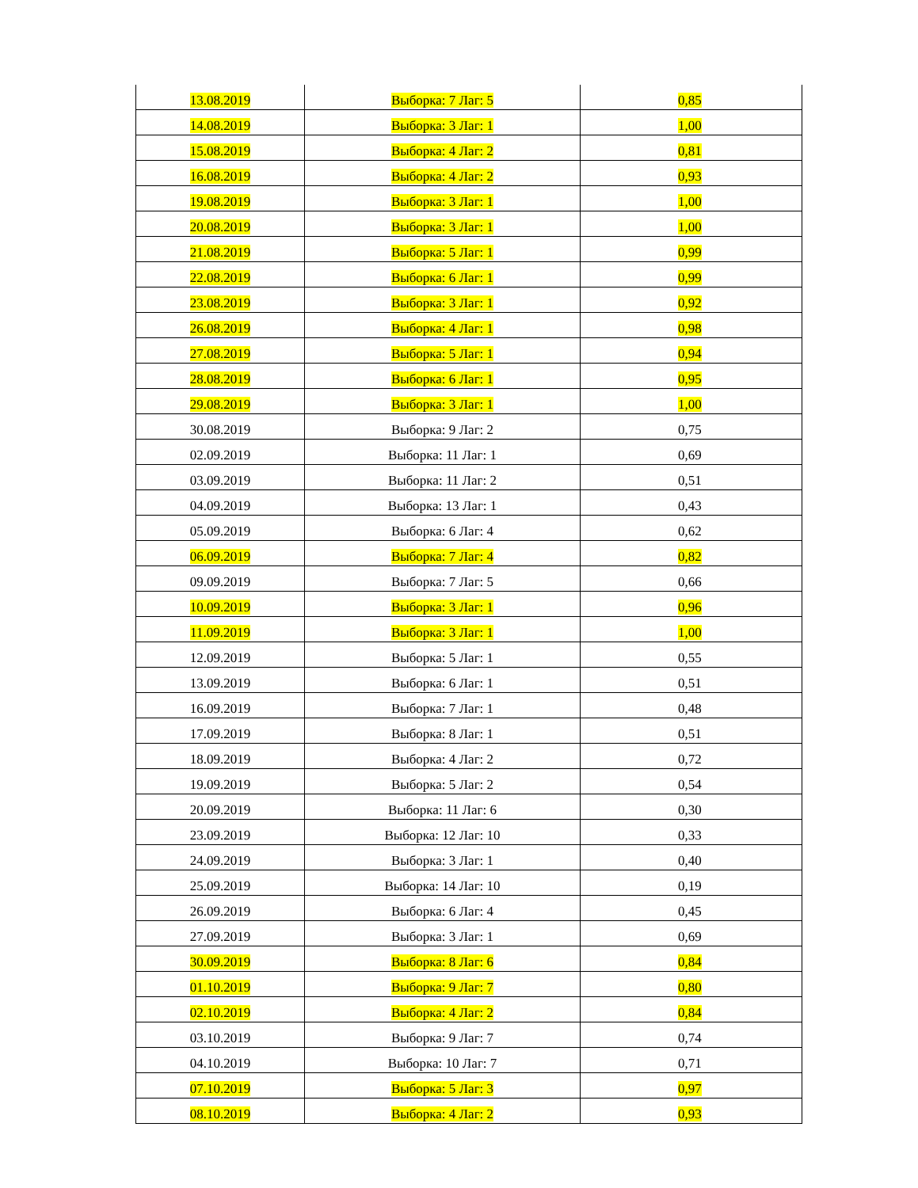| 13.08.2019 | Выборка: 7 Лаг: 5 | 0,85 |
| 14.08.2019 | Выборка: 3 Лаг: 1 | 1,00 |
| 15.08.2019 | Выборка: 4 Лаг: 2 | 0,81 |
| 16.08.2019 | Выборка: 4 Лаг: 2 | 0,93 |
| 19.08.2019 | Выборка: 3 Лаг: 1 | 1,00 |
| 20.08.2019 | Выборка: 3 Лаг: 1 | 1,00 |
| 21.08.2019 | Выборка: 5 Лаг: 1 | 0,99 |
| 22.08.2019 | Выборка: 6 Лаг: 1 | 0,99 |
| 23.08.2019 | Выборка: 3 Лаг: 1 | 0,92 |
| 26.08.2019 | Выборка: 4 Лаг: 1 | 0,98 |
| 27.08.2019 | Выборка: 5 Лаг: 1 | 0,94 |
| 28.08.2019 | Выборка: 6 Лаг: 1 | 0,95 |
| 29.08.2019 | Выборка: 3 Лаг: 1 | 1,00 |
| 30.08.2019 | Выборка: 9 Лаг: 2 | 0,75 |
| 02.09.2019 | Выборка: 11 Лаг: 1 | 0,69 |
| 03.09.2019 | Выборка: 11 Лаг: 2 | 0,51 |
| 04.09.2019 | Выборка: 13 Лаг: 1 | 0,43 |
| 05.09.2019 | Выборка: 6 Лаг: 4 | 0,62 |
| 06.09.2019 | Выборка: 7 Лаг: 4 | 0,82 |
| 09.09.2019 | Выборка: 7 Лаг: 5 | 0,66 |
| 10.09.2019 | Выборка: 3 Лаг: 1 | 0,96 |
| 11.09.2019 | Выборка: 3 Лаг: 1 | 1,00 |
| 12.09.2019 | Выборка: 5 Лаг: 1 | 0,55 |
| 13.09.2019 | Выборка: 6 Лаг: 1 | 0,51 |
| 16.09.2019 | Выборка: 7 Лаг: 1 | 0,48 |
| 17.09.2019 | Выборка: 8 Лаг: 1 | 0,51 |
| 18.09.2019 | Выборка: 4 Лаг: 2 | 0,72 |
| 19.09.2019 | Выборка: 5 Лаг: 2 | 0,54 |
| 20.09.2019 | Выборка: 11 Лаг: 6 | 0,30 |
| 23.09.2019 | Выборка: 12 Лаг: 10 | 0,33 |
| 24.09.2019 | Выборка: 3 Лаг: 1 | 0,40 |
| 25.09.2019 | Выборка: 14 Лаг: 10 | 0,19 |
| 26.09.2019 | Выборка: 6 Лаг: 4 | 0,45 |
| 27.09.2019 | Выборка: 3 Лаг: 1 | 0,69 |
| 30.09.2019 | Выборка: 8 Лаг: 6 | 0,84 |
| 01.10.2019 | Выборка: 9 Лаг: 7 | 0,80 |
| 02.10.2019 | Выборка: 4 Лаг: 2 | 0,84 |
| 03.10.2019 | Выборка: 9 Лаг: 7 | 0,74 |
| 04.10.2019 | Выборка: 10 Лаг: 7 | 0,71 |
| 07.10.2019 | Выборка: 5 Лаг: 3 | 0,97 |
| 08.10.2019 | Выборка: 4 Лаг: 2 | 0,93 |